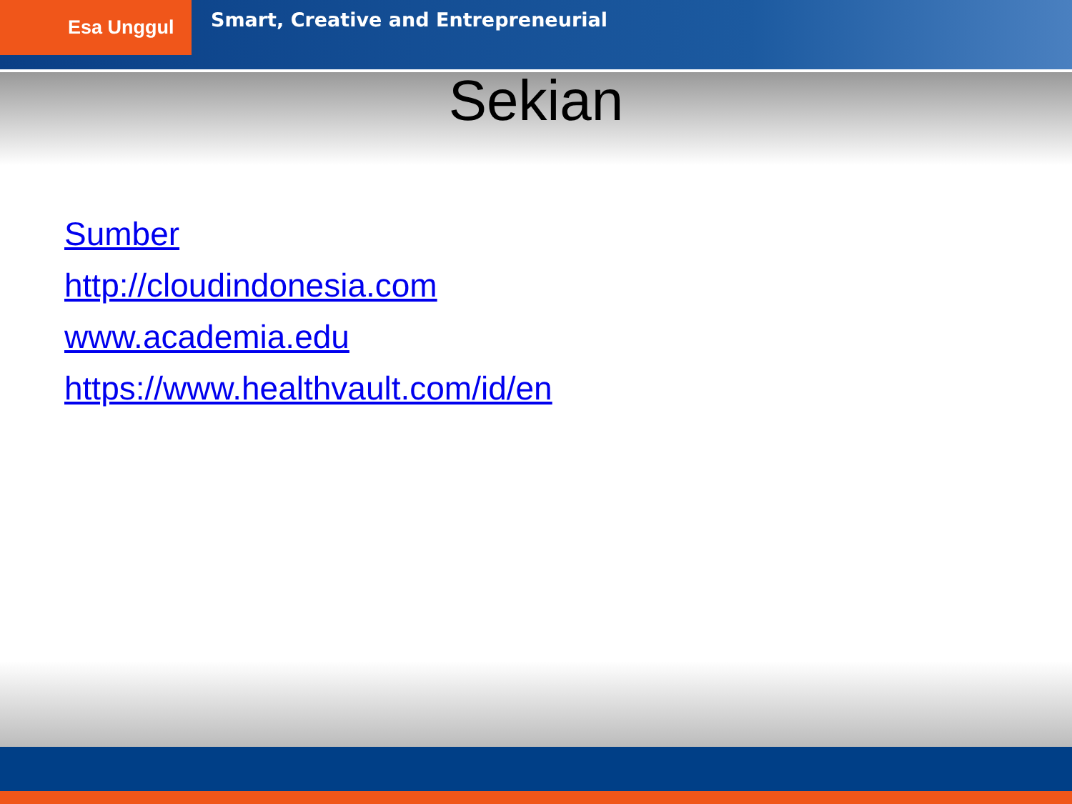Esa Unggul
Smart, Creative and Entrepreneurial
Sekian
Sumber
http://cloudindonesia.com
www.academia.edu
https://www.healthvault.com/id/en